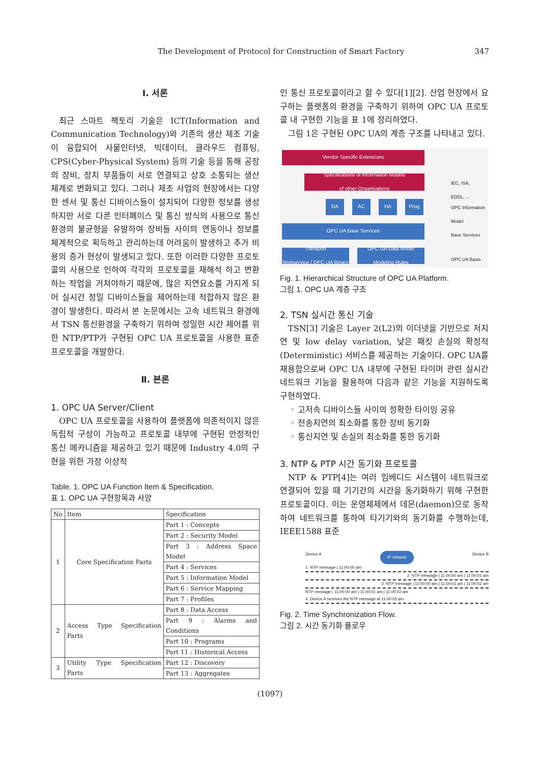The Development of Protocol for Construction of Smart Factory 347
Ⅰ. 서론
최근 스마트 팩토리 기술은 ICT(Information and Communication Technology)와 기존의 생산 제조 기술이 융합되어 사물인터넷, 빅데이터, 클라우드 컴퓨팅, CPS(Cyber-Physical System) 등의 기술 등을 통해 공장의 장비, 장치 부품들이 서로 연결되고 상호 소통되는 생산 체계로 변화되고 있다. 그러나 제조 사업의 현장에서는 다양한 센서 및 통신 디바이스들이 설치되어 다양한 정보를 생성하지만 서로 다른 인터페이스 및 통신 방식의 사용으로 통신 환경의 불균형을 유발하여 장비들 사이의 연동이나 정보를 체계적으로 획득하고 관리하는데 어려움이 발생하고 추가 비용의 증가 현상이 발생되고 있다. 또한 이러한 다양한 프로토콜의 사용으로 인하여 각각의 프로토콜을 재해석 하고 변환하는 작업을 거쳐야하기 때문에, 많은 지연요소를 가지게 되어 실시간 정밀 디바이스들을 제어하는데 적합하지 않은 환경이 발생한다. 따라서 본 논문에서는 고속 네트워크 환경에서 TSN 통신환경을 구축하기 위하여 정밀한 시간 제어를 위한 NTP/PTP가 구현된 OPC UA 프로토콜을 사용한 표준 프로토콜을 개발한다.
Ⅱ. 본론
1. OPC UA Server/Client
OPC UA 프로토콜을 사용하여 플랫폼에 의존적이지 않은 독립적 구성이 가능하고 프로토콜 내부에 구현된 안정적인 통신 메카니즘을 제공하고 있기 때문에 Industry 4.0의 구현을 위한 가장 이상적
Table. 1. OPC UA Function Item & Specification.
표 1. OPC UA 구현항목과 사양
| No | Item | Specification |
| --- | --- | --- |
| 1 | Core Specification Parts | Part 1 : Concepts |
| | | Part 2 : Security Model |
| | | Part 3 : Address Space Model |
| | | Part 4 : Services |
| | | Part 5 : Information Model |
| | | Part 6 : Service Mapping |
| | | Part 7 : Profiles |
| 2 | Access Type Specification Parts | Part 8 : Data Access |
| | | Part 9 : Alarms and Conditions |
| | | Part 10 : Programs |
| | | Part 11 : Historical Access |
| 3 | Utility Type Specification Parts | Part 12 : Discovery |
| | | Part 13 : Aggregates |
인 통신 프로토콜이라고 할 수 있다[1][2]. 산업 현장에서 요구하는 플랫폼의 환경을 구축하기 위하여 OPC UA 프로토콜 내 구현한 기능을 표 1에 정리하였다.
그림 1은 구현된 OPC UA의 계층 구조를 나타내고 있다.
Vendor Specific Extensions
Specifications of Information Models
of other Organisations
DA AC HA Prog
OPC UA Base Services
Transport
Webservice / OPC UA Binary
OPC UA Data Model
Modeling Rules
IEC, ISA,
EDDL, ...
OPC Information
Model
Base Services
OPC UA Basis
Fig. 1. Hierarchical Structure of OPC UA Platform.
그림 1. OPC UA 계층 구조
2. TSN 실시간 통신 기술
TSN[3] 기술은 Layer 2(L2)의 이더넷을 기반으로 저지연 및 low delay variation, 낮은 패킷 손실의 확정적(Deterministic) 서비스를 제공하는 기술이다. OPC UA를 채용함으로써 OPC UA 내부에 구현된 타이머 관련 실시간 네트워크 기능을 활용하여 다음과 같은 기능을 지원하도록 구현하였다.
◦ 고저속 디바이스들 사이의 정확한 타이밍 공유
◦ 전송지연의 최소화를 통한 장비 동기화
◦ 통신지연 및 손실의 최소화를 통한 동기화
3. NTP & PTP 시간 동기화 프로토콜
NTP & PTP[4]는 여러 임베디드 시스템이 네트워크로 연결되어 있을 때 기기간의 시간을 동기화하기 위해 구현한 프로토콜이다. 이는 운영체제에서 데몬(daemon)으로 동작하여 네트워크를 통하여 타기기와의 동기화를 수행하는데, IEEE1588 표준
Device A IP network Device B
1. NTP message | 11:00:00 am
2. NTP message | 11:00:00 am | 11:00:01 am
3. NTP message | 11:00:00 am | 11:00:01 am | 11:00:02 am
NTP message | 11:00:00 am | 11:00:01 am | 11:00:02 am
4. Device A receives the NTP message at 11:00:03 am
Fig. 2. Time Synchronization Flow.
그림 2. 시간 동기화 플로우
(1097)